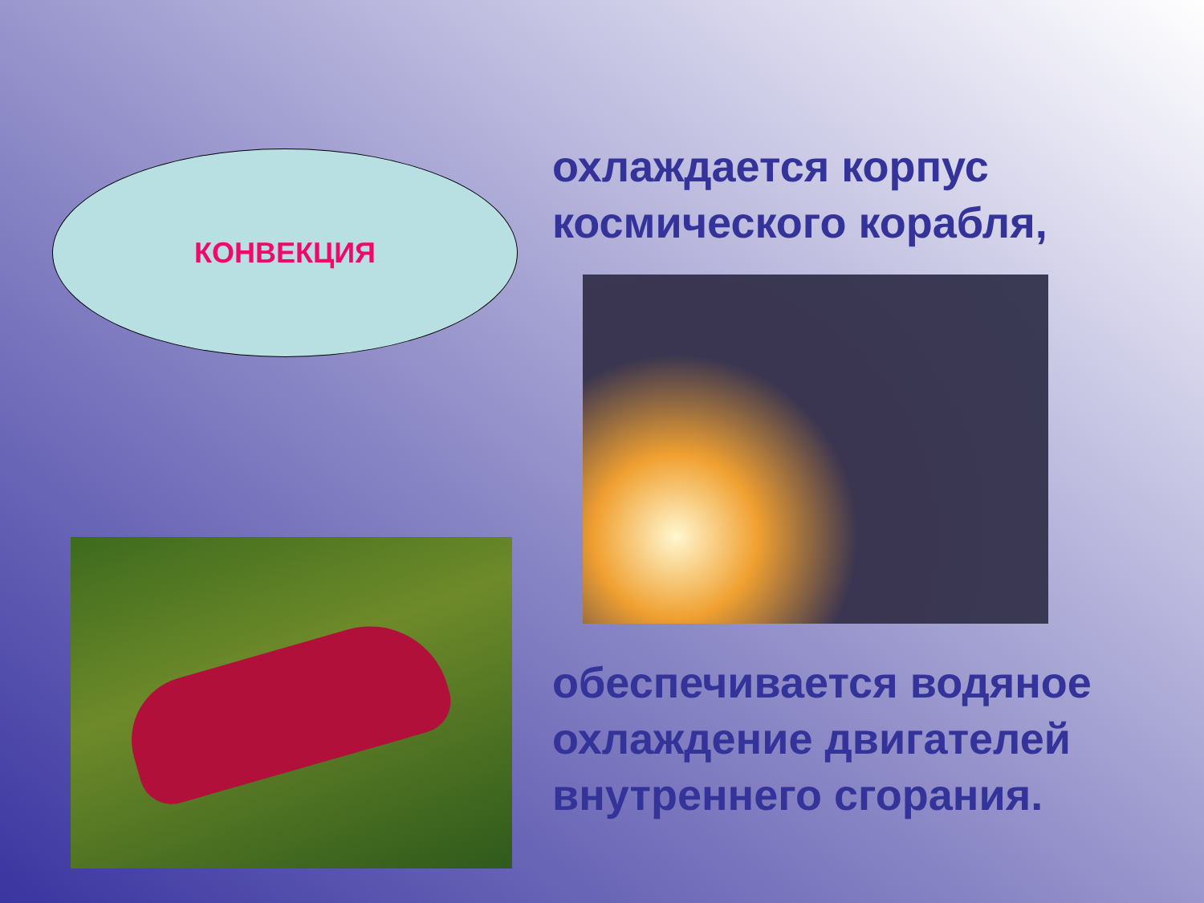КОНВЕКЦИЯ
охлаждается корпус
космического корабля,
обеспечивается водяное
охлаждение двигателей
внутреннего сгорания.